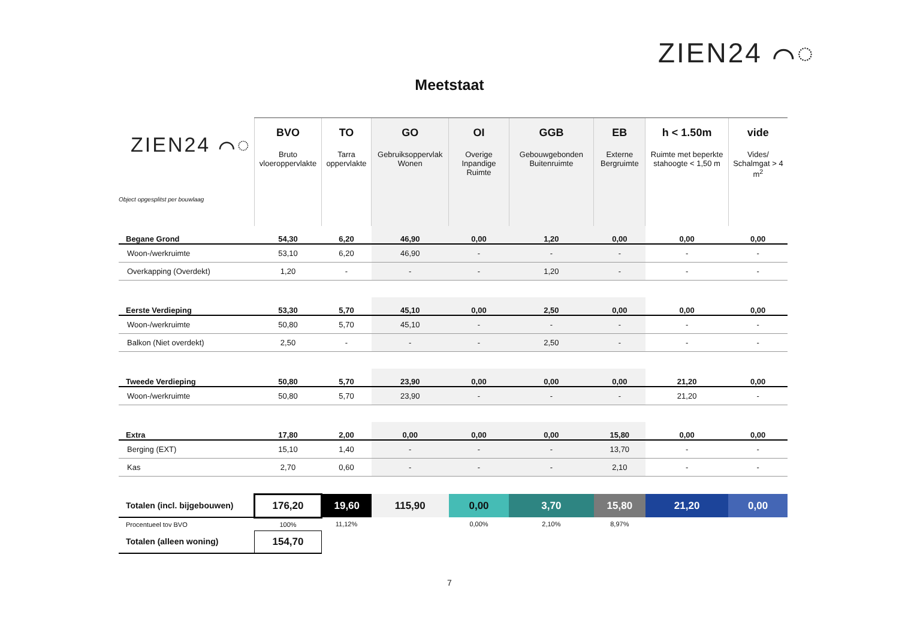ZIEN24 ⌒◌
Meetstaat
| ZIEN24 ⌒◌ Object opgesplitst per bouwlaag | BVO Bruto vloeroppervlakte | TO Tarra oppervlakte | GO Gebruiksoppervlak Wonen | OI Overige Inpandige Ruimte | GGB Gebouwgebonden Buitenruimte | EB Externe Bergruimte | h < 1.50m Ruimte met beperkte stahoogte < 1,50 m | vide Vides/ Schalmgat > 4 m<sup>2</sup> |
| --- | --- | --- | --- | --- | --- | --- | --- | --- |
| Begane Grond | 54,30 | 6,20 | 46,90 | 0,00 | 1,20 | 0,00 | 0,00 | 0,00 |
| Woon-/werkruimte | 53,10 | 6,20 | 46,90 | - | - | - | - | - |
| Overkapping (Overdekt) | 1,20 | - | - | - | 1,20 | - | - | - |
| Eerste Verdieping | 53,30 | 5,70 | 45,10 | 0,00 | 2,50 | 0,00 | 0,00 | 0,00 |
| Woon-/werkruimte | 50,80 | 5,70 | 45,10 | - | - | - | - | - |
| Balkon (Niet overdekt) | 2,50 | - | - | - | 2,50 | - | - | - |
| Tweede Verdieping | 50,80 | 5,70 | 23,90 | 0,00 | 0,00 | 0,00 | 21,20 | 0,00 |
| Woon-/werkruimte | 50,80 | 5,70 | 23,90 | - | - | - | 21,20 | - |
| Extra | 17,80 | 2,00 | 0,00 | 0,00 | 0,00 | 15,80 | 0,00 | 0,00 |
| Berging (EXT) | 15,10 | 1,40 | - | - | - | 13,70 | - | - |
| Kas | 2,70 | 0,60 | - | - | - | 2,10 | - | - |
| Totalen (incl. bijgebouwen) | 176,20 | 19,60 | 115,90 | 0,00 | 3,70 | 15,80 | 21,20 | 0,00 |
| Procentueel tov BVO | 100% | 11,12% | | 0,00% | 2,10% | 8,97% | | |
| Totalen (alleen woning) | 154,70 | | | | | | | |
7